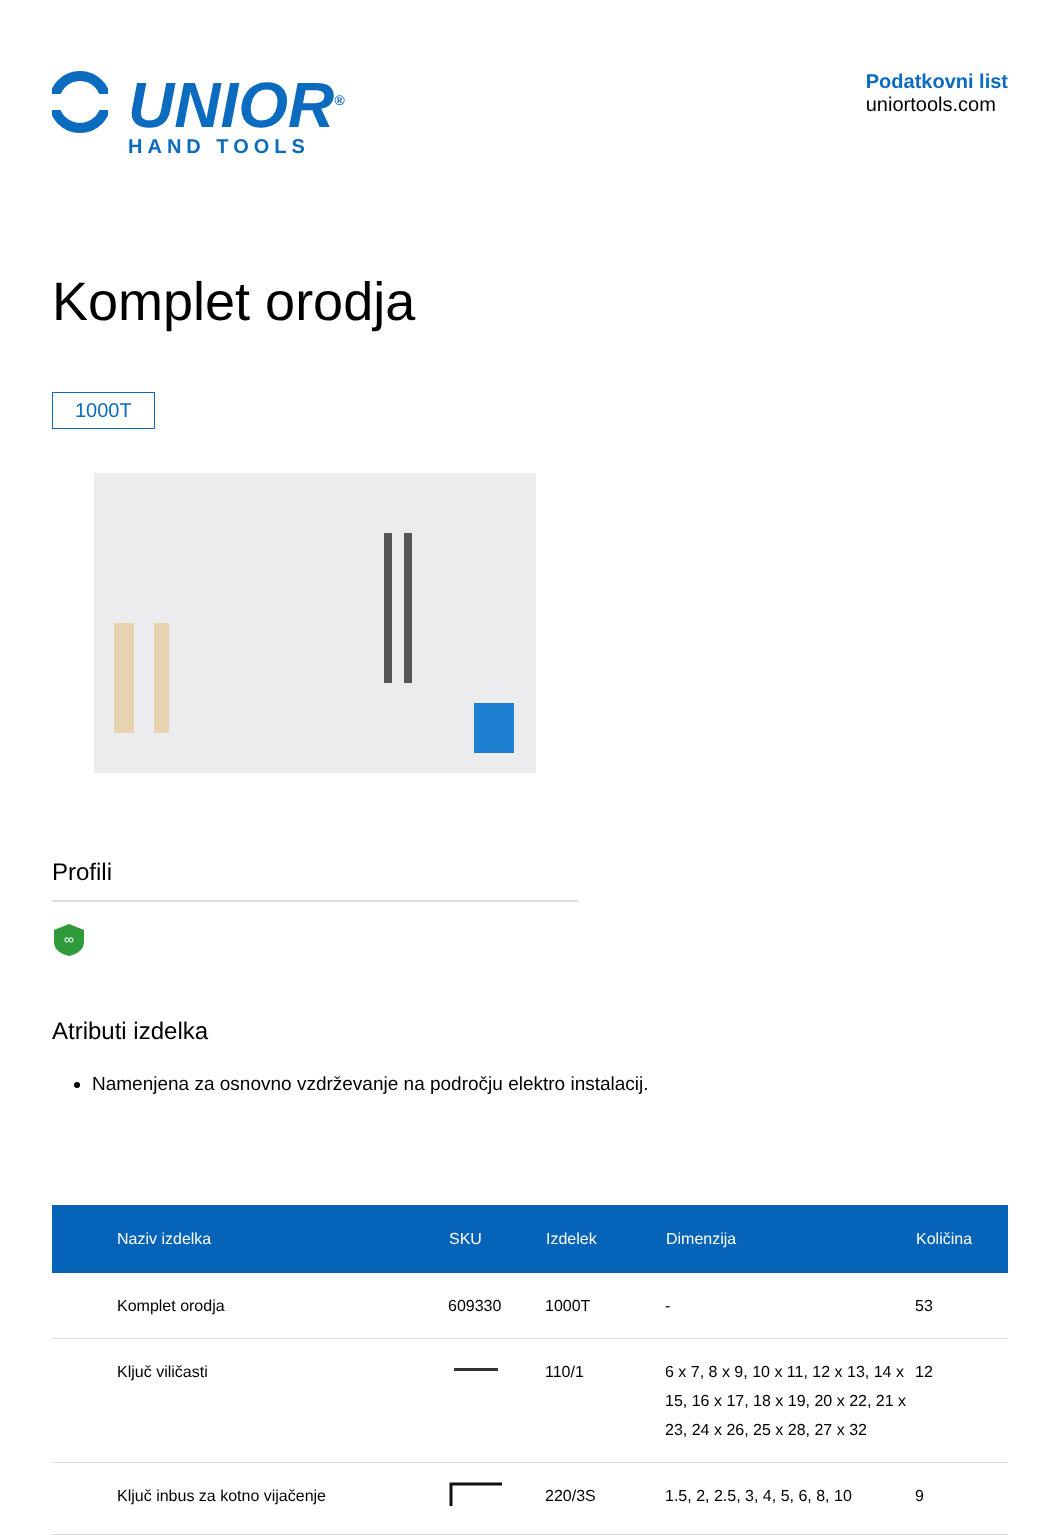UNIOR<sup>®</sup>
HAND TOOLS
Podatkovni list
uniortools.com
Komplet orodja
1000T
Profili
∞
Atributi izdelka
Namenjena za osnovno vzdrževanje na področju elektro instalacij.
| Naziv izdelka | SKU | Izdelek | Dimenzija | Količina |
| --- | --- | --- | --- | --- |
| Komplet orodja | 609330 | 1000T | - | 53 |
| Ključ viličasti | | 110/1 | 6 x 7, 8 x 9, 10 x 11, 12 x 13, 14 x 15, 16 x 17, 18 x 19, 20 x 22, 21 x 23, 24 x 26, 25 x 28, 27 x 32 | 12 |
| Ključ inbus za kotno vijačenje | | 220/3S | 1.5, 2, 2.5, 3, 4, 5, 6, 8, 10 | 9 |